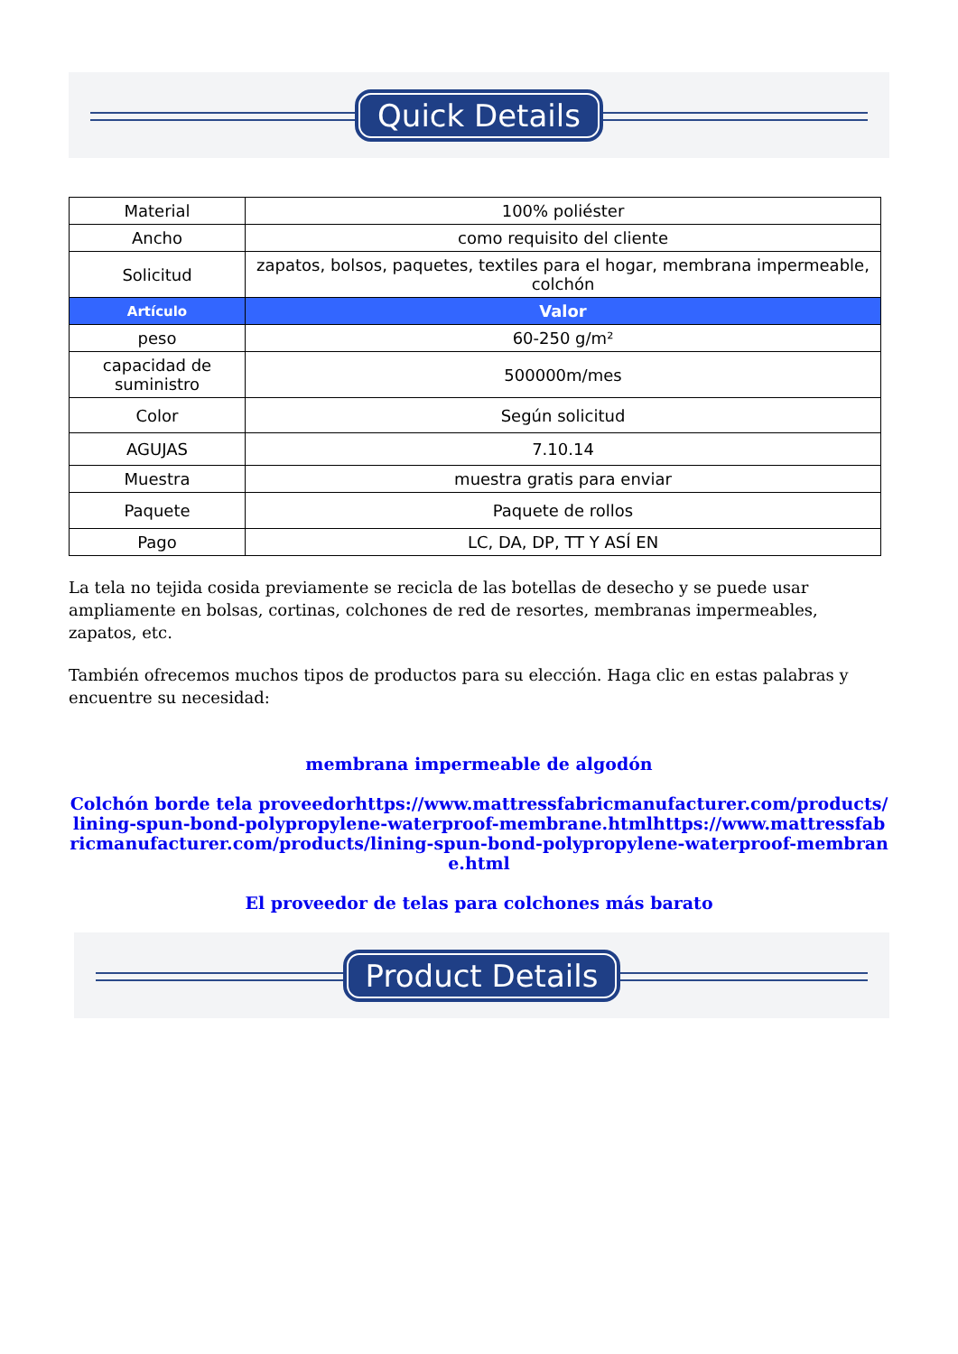Quick Details
| Material | 100% poliéster |
| Ancho | como requisito del cliente |
| Solicitud | zapatos, bolsos, paquetes, textiles para el hogar, membrana impermeable, colchón |
| Artículo | Valor |
| peso | 60-250 g/m² |
| capacidad de suministro | 500000m/mes |
| Color | Según solicitud |
| AGUJAS | 7.10.14 |
| Muestra | muestra gratis para enviar |
| Paquete | Paquete de rollos |
| Pago | LC, DA, DP, TT Y ASÍ EN |
La tela no tejida cosida previamente se recicla de las botellas de desecho y se puede usar ampliamente en bolsas, cortinas, colchones de red de resortes, membranas impermeables, zapatos, etc.
También ofrecemos muchos tipos de productos para su elección. Haga clic en estas palabras y encuentre su necesidad:
membrana impermeable de algodón
Colchón borde tela proveedorhttps://www.mattressfabricmanufacturer.com/products/lining-spun-bond-polypropylene-waterproof-membrane.htmlhttps://www.mattressfabricmanufacturer.com/products/lining-spun-bond-polypropylene-waterproof-membrane.html
El proveedor de telas para colchones más barato
Product Details